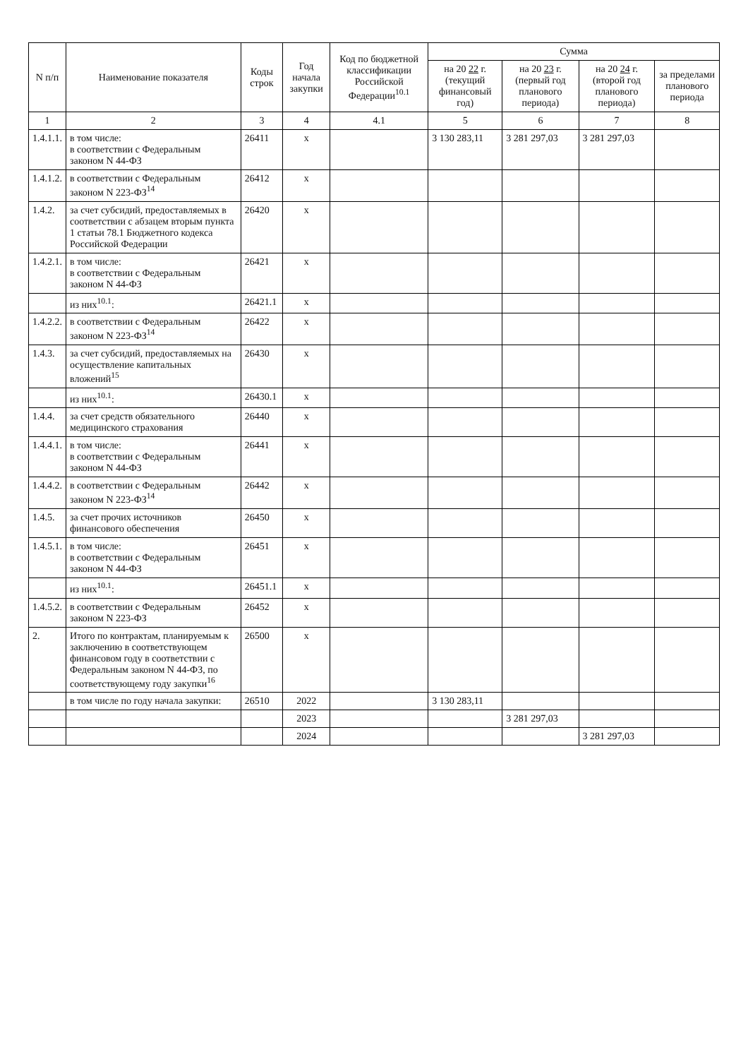| N п/п | Наименование показателя | Коды строк | Год начала закупки | Код по бюджетной классификации Российской Федерации<sup>10.1</sup> | Сумма | | | |
| --- | --- | --- | --- | --- | --- | --- | --- | --- |
| | | | | | на 20 22 г. (текущий финансовый год) | на 20 23 г. (первый год планового периода) | на 20 24 г. (второй год планового периода) | за пределами планового периода |
| 1 | 2 | 3 | 4 | 4.1 | 5 | 6 | 7 | 8 |
| 1.4.1.1. | в том числе: в соответствии с Федеральным законом N 44-ФЗ | 26411 | x | | 3 130 283,11 | 3 281 297,03 | 3 281 297,03 | |
| 1.4.1.2. | в соответствии с Федеральным законом N 223-ФЗ<sup>14</sup> | 26412 | x | | | | | |
| 1.4.2. | за счет субсидий, предоставляемых в соответствии с абзацем вторым пункта 1 статьи 78.1 Бюджетного кодекса Российской Федерации | 26420 | x | | | | | |
| 1.4.2.1. | в том числе: в соответствии с Федеральным законом N 44-ФЗ | 26421 | x | | | | | |
| | из них<sup>10.1</sup>: | 26421.1 | x | | | | | |
| 1.4.2.2. | в соответствии с Федеральным законом N 223-ФЗ<sup>14</sup> | 26422 | x | | | | | |
| 1.4.3. | за счет субсидий, предоставляемых на осуществление капитальных вложений<sup>15</sup> | 26430 | x | | | | | |
| | из них<sup>10.1</sup>: | 26430.1 | x | | | | | |
| 1.4.4. | за счет средств обязательного медицинского страхования | 26440 | x | | | | | |
| 1.4.4.1. | в том числе: в соответствии с Федеральным законом N 44-ФЗ | 26441 | x | | | | | |
| 1.4.4.2. | в соответствии с Федеральным законом N 223-ФЗ<sup>14</sup> | 26442 | x | | | | | |
| 1.4.5. | за счет прочих источников финансового обеспечения | 26450 | x | | | | | |
| 1.4.5.1. | в том числе: в соответствии с Федеральным законом N 44-ФЗ | 26451 | x | | | | | |
| | из них<sup>10.1</sup>: | 26451.1 | x | | | | | |
| 1.4.5.2. | в соответствии с Федеральным законом N 223-ФЗ | 26452 | x | | | | | |
| 2. | Итого по контрактам, планируемым к заключению в соответствующем финансовом году в соответствии с Федеральным законом N 44-ФЗ, по соответствующему году закупки<sup>16</sup> | 26500 | x | | | | | |
| | в том числе по году начала закупки: | 26510 | 2022 | | 3 130 283,11 | | | |
| | | | 2023 | | | 3 281 297,03 | | |
| | | | 2024 | | | | 3 281 297,03 | |